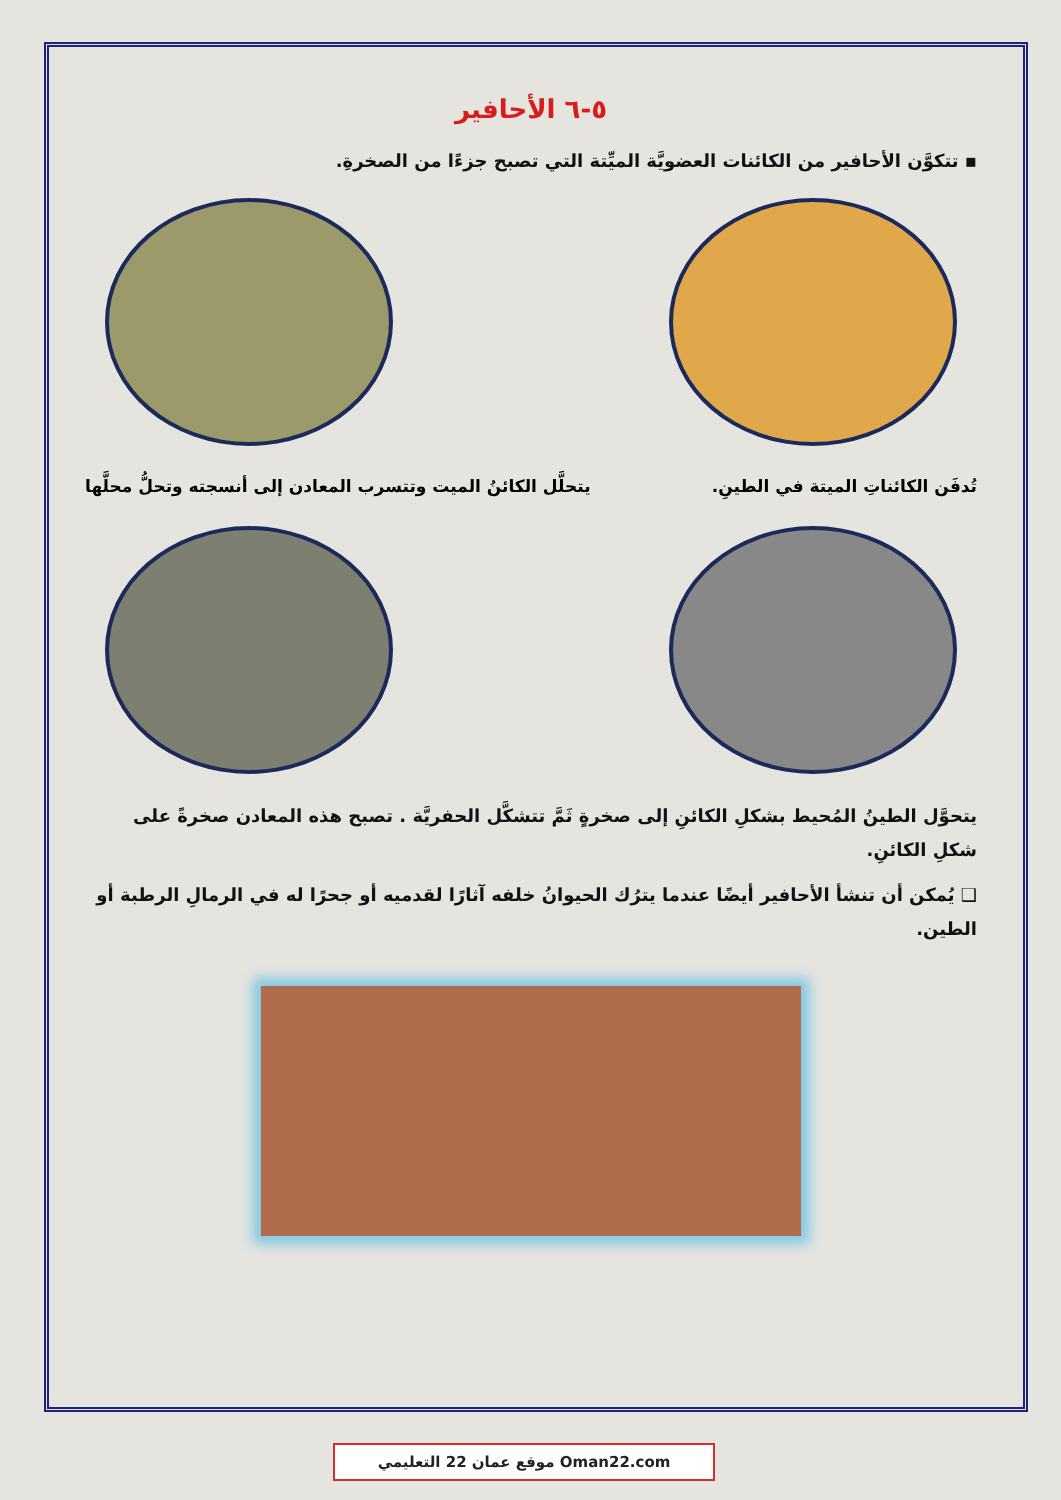٥-٦ الأحافير
▪ تتكوَّن الأحافير من الكائنات العضويَّة الميِّتة التي تصبح جزءًا من الصخرةِ.
تُدفَن الكائناتِ الميتة في الطينِ. يتحلَّل الكائنُ الميت وتتسرب المعادن إلى أنسجته وتحلُّ محلَّها
يتحوَّل الطينُ المُحيط بشكلِ الكائنِ إلى صخرةٍ ثَمَّ تتشكَّل الحفريَّة . تصبح هذه المعادن صخرةً على شكلِ الكائنِ.
❑ يُمكن أن تنشأ الأحافير أيضًا عندما يترُك الحيوانُ خلفه آثارًا لقدميه أو جحرًا له في الرمالِ الرطبة أو الطين.
موقع عمان 22 التعليمي Oman22.com